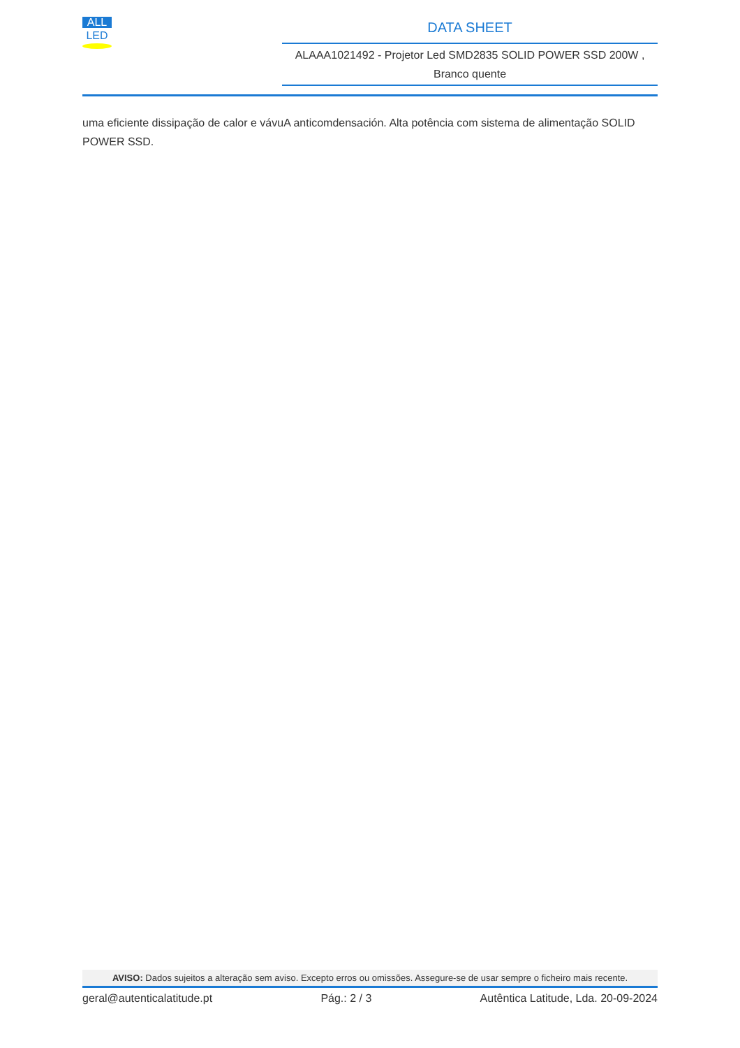ALL
LED
DATA SHEET
ALAAA1021492 - Projetor Led SMD2835 SOLID POWER SSD 200W ,
Branco quente
uma eficiente dissipação de calor e vávuA anticomdensación. Alta potência com sistema de alimentação SOLID POWER SSD.
AVISO: Dados sujeitos a alteração sem aviso. Excepto erros ou omissões. Assegure-se de usar sempre o ficheiro mais recente.
geral@autenticalatitude.pt Pág.: 2 / 3 Autêntica Latitude, Lda. 20-09-2024